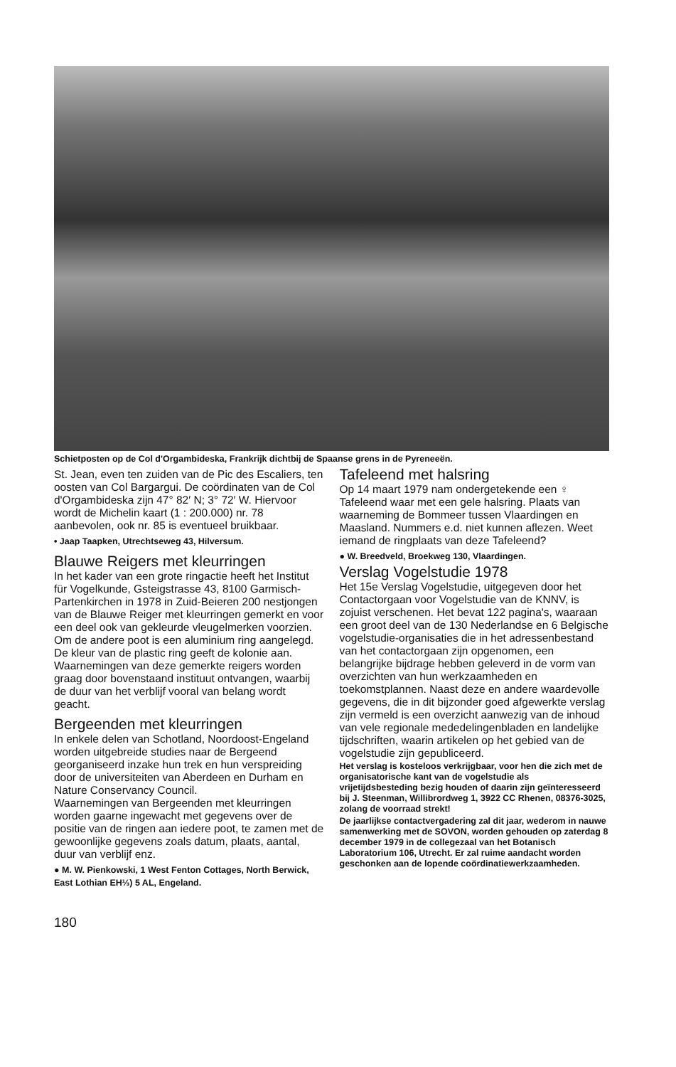Schietposten op de Col d'Orgambideska, Frankrijk dichtbij de Spaanse grens in de Pyreneeën.
St. Jean, even ten zuiden van de Pic des Escaliers, ten oosten van Col Bargargui. De coördinaten van de Col d'Orgambideska zijn 47° 82′ N; 3° 72′ W. Hiervoor wordt de Michelin kaart (1 : 200.000) nr. 78 aanbevolen, ook nr. 85 is eventueel bruikbaar.
• Jaap Taapken, Utrechtseweg 43, Hilversum.
Blauwe Reigers met kleurringen
In het kader van een grote ringactie heeft het Institut für Vogelkunde, Gsteigstrasse 43, 8100 Garmisch-Partenkirchen in 1978 in Zuid-Beieren 200 nestjongen van de Blauwe Reiger met kleurringen gemerkt en voor een deel ook van gekleurde vleugelmerken voorzien. Om de andere poot is een aluminium ring aangelegd. De kleur van de plastic ring geeft de kolonie aan. Waarnemingen van deze gemerkte reigers worden graag door bovenstaand instituut ontvangen, waarbij de duur van het verblijf vooral van belang wordt geacht.
Bergeenden met kleurringen
In enkele delen van Schotland, Noordoost-Engeland worden uitgebreide studies naar de Bergeend georganiseerd inzake hun trek en hun verspreiding door de universiteiten van Aberdeen en Durham en Nature Conservancy Council.
Waarnemingen van Bergeenden met kleurringen worden gaarne ingewacht met gegevens over de positie van de ringen aan iedere poot, te zamen met de gewoonlijke gegevens zoals datum, plaats, aantal, duur van verblijf enz.
● M. W. Pienkowski, 1 West Fenton Cottages, North Berwick, East Lothian EH⅓) 5 AL, Engeland.
180
Tafeleend met halsring
Op 14 maart 1979 nam ondergetekende een ♀ Tafeleend waar met een gele halsring. Plaats van waarneming de Bommeer tussen Vlaardingen en Maasland. Nummers e.d. niet kunnen aflezen. Weet iemand de ringplaats van deze Tafeleend?
● W. Breedveld, Broekweg 130, Vlaardingen.
Verslag Vogelstudie 1978
Het 15e Verslag Vogelstudie, uitgegeven door het Contactorgaan voor Vogelstudie van de KNNV, is zojuist verschenen. Het bevat 122 pagina's, waaraan een groot deel van de 130 Nederlandse en 6 Belgische vogelstudie-organisaties die in het adressenbestand van het contactorgaan zijn opgenomen, een belangrijke bijdrage hebben geleverd in de vorm van overzichten van hun werkzaamheden en toekomstplannen. Naast deze en andere waardevolle gegevens, die in dit bijzonder goed afgewerkte verslag zijn vermeld is een overzicht aanwezig van de inhoud van vele regionale mededelingenbladen en landelijke tijdschriften, waarin artikelen op het gebied van de vogelstudie zijn gepubliceerd.
Het verslag is kosteloos verkrijgbaar, voor hen die zich met de organisatorische kant van de vogelstudie als vrijetijdsbesteding bezig houden of daarin zijn geïnteresseerd bij J. Steenman, Willibrordweg 1, 3922 CC Rhenen, 08376-3025, zolang de voorraad strekt!
De jaarlijkse contactvergadering zal dit jaar, wederom in nauwe samenwerking met de SOVON, worden gehouden op zaterdag 8 december 1979 in de collegezaal van het Botanisch Laboratorium 106, Utrecht. Er zal ruime aandacht worden geschonken aan de lopende coördinatiewerkzaamheden.